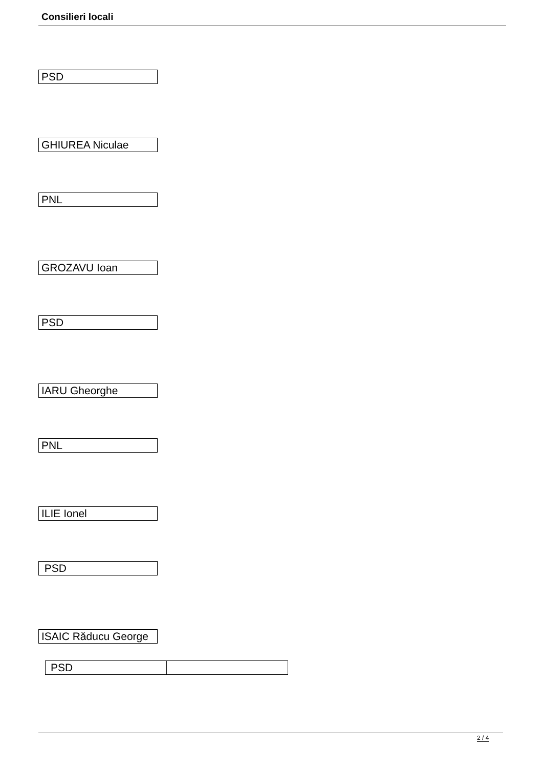Consilieri locali
PSD
GHIUREA Niculae
PNL
GROZAVU Ioan
PSD
IARU Gheorghe
PNL
ILIE Ionel
PSD
ISAIC Răducu George
| PSD | |
2 / 4